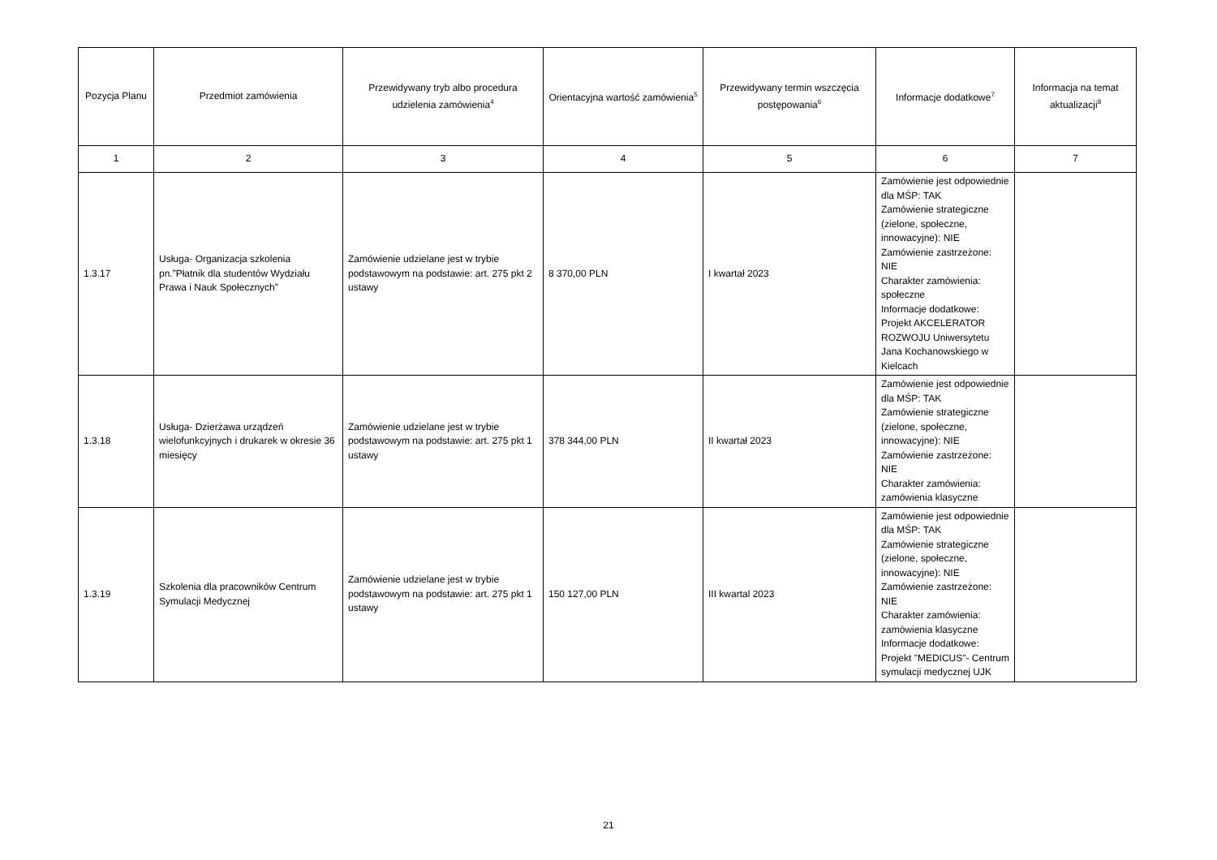| Pozycja Planu | Przedmiot zamówienia | Przewidywany tryb albo procedura udzielenia zamówienia<sup>4</sup> | Orientacyjna wartość zamówienia<sup>5</sup> | Przewidywany termin wszczęcia postępowania<sup>6</sup> | Informacje dodatkowe<sup>7</sup> | Informacja na temat aktualizacji<sup>8</sup> |
| --- | --- | --- | --- | --- | --- | --- |
| 1 | 2 | 3 | 4 | 5 | 6 | 7 |
| 1.3.17 | Usługa- Organizacja szkolenia pn.”Płatnik dla studentów Wydziału Prawa i Nauk Społecznych” | Zamówienie udzielane jest w trybie podstawowym na podstawie: art. 275 pkt 2 ustawy | 8 370,00 PLN | I kwartał 2023 | Zamówienie jest odpowiednie dla MŚP: TAK Zamówienie strategiczne (zielone, społeczne, innowacyjne): NIE Zamówienie zastrzeżone: NIE Charakter zamówienia: społeczne Informacje dodatkowe: Projekt AKCELERATOR ROZWOJU Uniwersytetu Jana Kochanowskiego w Kielcach | |
| 1.3.18 | Usługa- Dzierżawa urządzeń wielofunkcyjnych i drukarek w okresie 36 miesięcy | Zamówienie udzielane jest w trybie podstawowym na podstawie: art. 275 pkt 1 ustawy | 378 344,00 PLN | II kwartał 2023 | Zamówienie jest odpowiednie dla MŚP: TAK Zamówienie strategiczne (zielone, społeczne, innowacyjne): NIE Zamówienie zastrzeżone: NIE Charakter zamówienia: zamówienia klasyczne | |
| 1.3.19 | Szkolenia dla pracowników Centrum Symulacji Medycznej | Zamówienie udzielane jest w trybie podstawowym na podstawie: art. 275 pkt 1 ustawy | 150 127,00 PLN | III kwartal 2023 | Zamówienie jest odpowiednie dla MŚP: TAK Zamówienie strategiczne (zielone, społeczne, innowacyjne): NIE Zamówienie zastrzeżone: NIE Charakter zamówienia: zamówienia klasyczne Informacje dodatkowe: Projekt "MEDICUS"- Centrum symulacji medycznej UJK | |
21